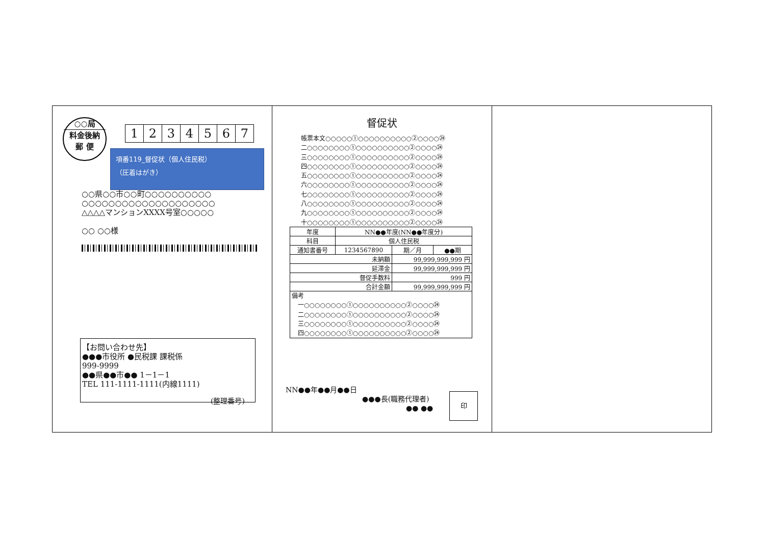○○局
料金後納
郵 便
1234567
項番119_督促状（個人住民税）
（圧着はがき）
○○県○○市○○町○○○○○○○○○○
○○○○○○○○○○○○○○○○○○○○
△△△△マンションXXXX号室○○○○○
○○ ○○様
【お問い合わせ先】
●●●市役所 ●民税課 課税係
999-9999
●●県●●市●● 1－1－1
TEL 111-1111-1111(内線1111)
(整理番号)
督促状
帳票本文○○○○○①○○○○○○○○○○②○○○○㉔
二○○○○○○○○①○○○○○○○○○○②○○○○㉔
三○○○○○○○○①○○○○○○○○○○②○○○○㉔
四○○○○○○○○①○○○○○○○○○○②○○○○㉔
五○○○○○○○○①○○○○○○○○○○②○○○○㉔
六○○○○○○○○①○○○○○○○○○○②○○○○㉔
七○○○○○○○○①○○○○○○○○○○②○○○○㉔
八○○○○○○○○①○○○○○○○○○○②○○○○㉔
九○○○○○○○○①○○○○○○○○○○②○○○○㉔
十○○○○○○○○①○○○○○○○○○○②○○○○㉔
| 年度 | NN●●年度(NN●●年度分) | | |
| 科目 | 個人住民税 | | |
| 通知書番号 | 1234567890 | 期／月 | ●●期 |
| 未納額 | | 99,999,999,999 円 | |
| 延滞金 | | 99,999,999,999 円 | |
| 督促手数料 | | 999 円 | |
| 合計金額 | | 99,999,999,999 円 | |
| 備考 一○○○○○○○○①○○○○○○○○○○②○○○○㉔ 二○○○○○○○○①○○○○○○○○○○②○○○○㉔ 三○○○○○○○○①○○○○○○○○○○②○○○○㉔ 四○○○○○○○○①○○○○○○○○○○②○○○○㉔ | | | |
NN●●年●●月●●日
●●●長(職務代理者)
●● ●●
印